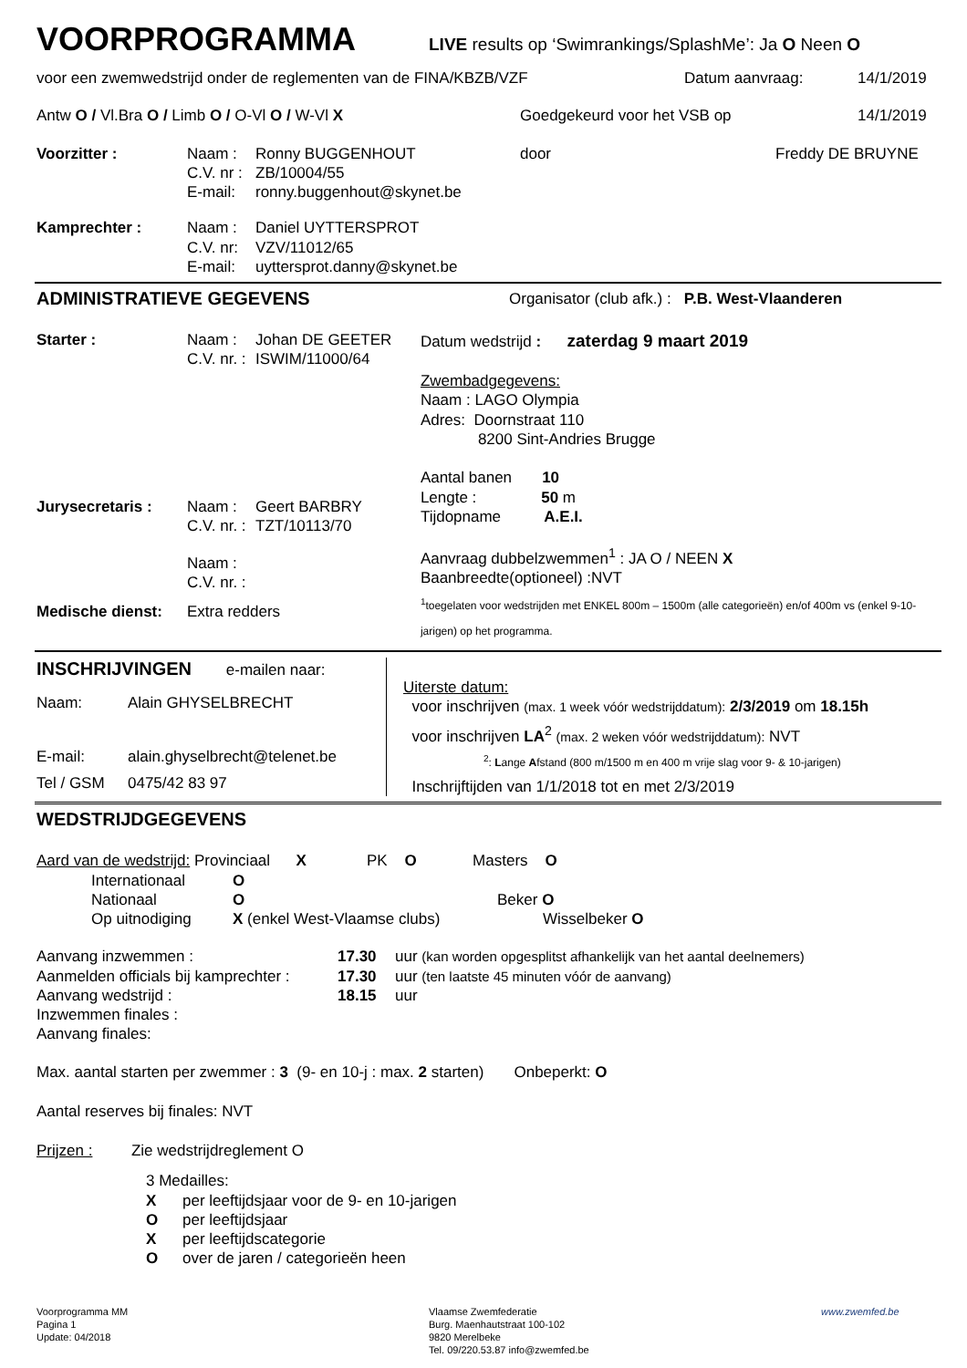VOORPROGRAMMA
LIVE results op ‘Swimrankings/SplashMe’: Ja O Neen O
voor een zwemwedstrijd onder de reglementen van de FINA/KBZB/VZF Datum aanvraag: 14/1/2019
Antw O / Vl.Bra O / Limb O / O-Vl O / W-Vl X Goedgekeurd voor het VSB op 14/1/2019
Voorzitter : Naam :
C.V. nr :
E-mail:
Ronny BUGGENHOUT
ZB/10004/55
ronny.buggenhout@skynet.be
door Freddy DE BRUYNE
Kamprechter : Naam :
C.V. nr:
E-mail:
Daniel UYTTERSPROT
VZV/11012/65
uyttersprot.danny@skynet.be
ADMINISTRATIEVE GEGEVENS
Organisator (club afk.) : P.B. West-Vlaanderen
Starter : Naam :
C.V. nr. :
Johan DE GEETER
ISWIM/11000/64
Jurysecretaris : Naam :
C.V. nr. :
Geert BARBRY
TZT/10113/70
Naam :
C.V. nr. :
Medische dienst: Extra redders
Datum wedstrijd : zaterdag 9 maart 2019
Zwembadgegevens:
Naam : LAGO Olympia
Adres: Doornstraat 110
8200 Sint-Andries Brugge
Aantal banen 10
Lengte : 50 m
Tijdopname A.E.I.
Aanvraag dubbelzwemmen<sup>1</sup> : JA O / NEEN X
Baanbreedte(optioneel) :NVT
<sup>1</sup> toegelaten voor wedstrijden met ENKEL 800m – 1500m (alle categorieën) en/of 400m vs (enkel 9-10-jarigen) op het programma.
INSCHRIJVINGEN e-mailen naar:
Naam: Alain GHYSELBRECHT
E-mail: alain.ghyselbrecht@telenet.be
Tel / GSM 0475/42 83 97
Uiterste datum:
voor inschrijven (max. 1 week vóór wedstrijddatum): 2/3/2019 om 18.15h
voor inschrijven LA<sup>2</sup> (max. 2 weken vóór wedstrijddatum): NVT
<sup>2</sup>: Lange Afstand (800 m/1500 m en 400 m vrije slag voor 9- & 10-jarigen)
Inschrijftijden van 1/1/2018 tot en met 2/3/2019
WEDSTRIJDGEGEVENS
Aard van de wedstrijd: Provinciaal X PK O Masters O
Internationaal O
Nationaal O Beker O
Op uitnodiging X (enkel West-Vlaamse clubs) Wisselbeker O
Aanvang inzwemmen : 17.30 uur (kan worden opgesplitst afhankelijk van het aantal deelnemers)
Aanmelden officials bij kamprechter :
17.30 uur (ten laatste 45 minuten vóór de aanvang)
Aanvang wedstrijd : 18.15 uur
Inzwemmen finales :
Aanvang finales:
Max. aantal starten per zwemmer : 3 (9- en 10-j : max. 2 starten) Onbeperkt: O
Aantal reserves bij finales: NVT
Prijzen : Zie wedstrijdreglement O
3 Medailles:
Xper leeftijdsjaar voor de 9- en 10-jarigen
Oper leeftijdsjaar
Xper leeftijdscategorie
Oover de jaren / categorieën heen
Voorprogramma MM
Pagina 1
Update: 04/2018
Vlaamse Zwemfederatie
Burg. Maenhautstraat 100-102
9820 Merelbeke
Tel. 09/220.53.87 info@zwemfed.be
www.zwemfed.be